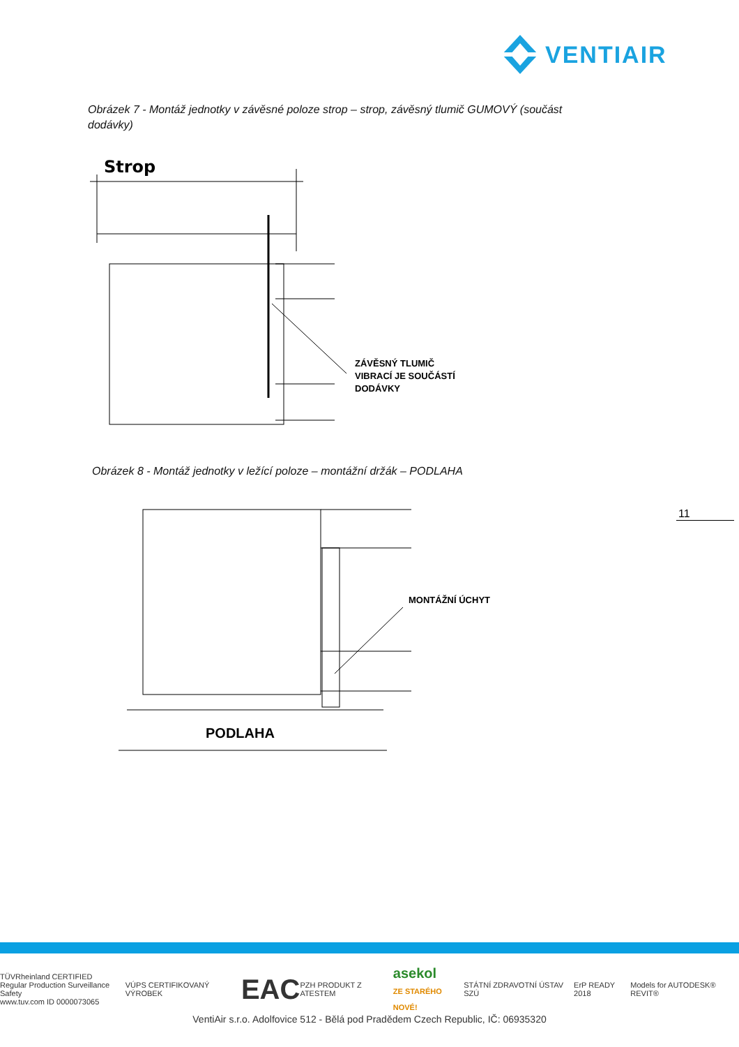VENTIAIR
Obrázek 7 - Montáž jednotky v závěsné poloze strop – strop, závěsný tlumič GUMOVÝ (součást dodávky)
Strop
ZÁVĚSNÝ TLUMIČ
VIBRACÍ JE SOUČÁSTÍ
DODÁVKY
Obrázek 8 - Montáž jednotky v ležící poloze – montážní držák – PODLAHA
MONTÁŽNÍ ÚCHYT
PODLAHA
11
TÜVRheinland CERTIFIED
Regular Production Surveillance Safety
www.tuv.com ID 0000073065 VÚPS CERTIFIKOVANÝ VÝROBEK EAC PZH PRODUKT Z ATESTEM asekol
ZE STARÉHO NOVÉ! STÁTNÍ ZDRAVOTNÍ ÚSTAV SZÚ ErP READY 2018 Models for AUTODESK® REVIT®
VentiAir s.r.o. Adolfovice 512 - Bělá pod Pradědem Czech Republic, IČ: 06935320